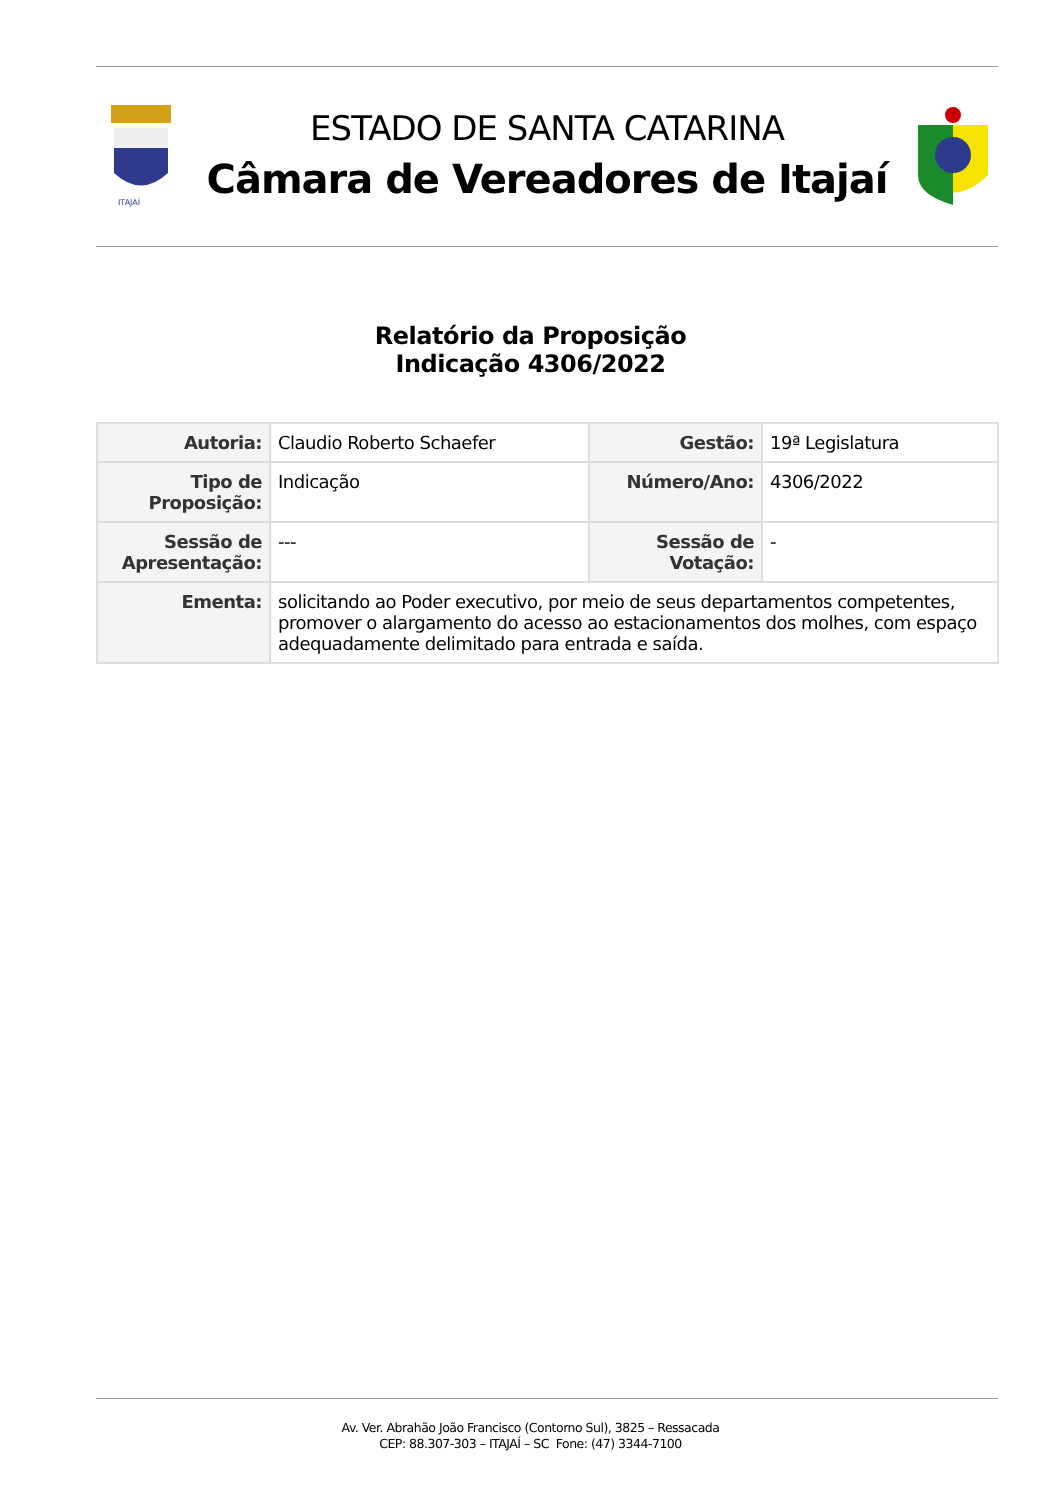ITAJAÍ
ESTADO DE SANTA CATARINA
Câmara de Vereadores de Itajaí
Relatório da Proposição
Indicação 4306/2022
| Autoria: | Claudio Roberto Schaefer | Gestão: | 19ª Legislatura |
| Tipo de Proposição: | Indicação | Número/Ano: | 4306/2022 |
| Sessão de Apresentação: | --- | Sessão de Votação: | - |
| Ementa: | solicitando ao Poder executivo, por meio de seus departamentos competentes, promover o alargamento do acesso ao estacionamentos dos molhes, com espaço adequadamente delimitado para entrada e saída. | | |
Av. Ver. Abrahão João Francisco (Contorno Sul), 3825 – Ressacada
CEP: 88.307-303 – ITAJAÍ – SC Fone: (47) 3344-7100